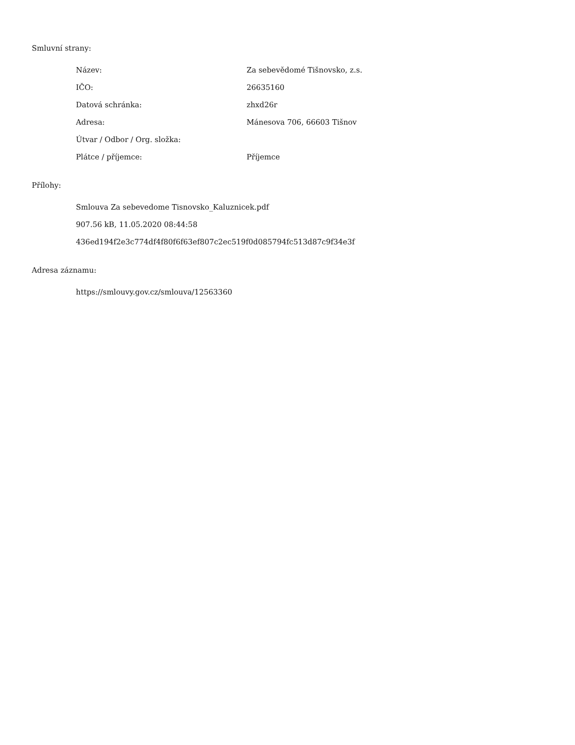Smluvní strany:
| Název: | Za sebevědomé Tišnovsko, z.s. |
| IČO: | 26635160 |
| Datová schránka: | zhxd26r |
| Adresa: | Mánesova 706, 66603 Tišnov |
| Útvar / Odbor / Org. složka: | |
| Plátce / příjemce: | Příjemce |
Přílohy:
Smlouva Za sebevedome Tisnovsko_Kaluznicek.pdf
907.56 kB, 11.05.2020 08:44:58
436ed194f2e3c774df4f80f6f63ef807c2ec519f0d085794fc513d87c9f34e3f
Adresa záznamu:
https://smlouvy.gov.cz/smlouva/12563360